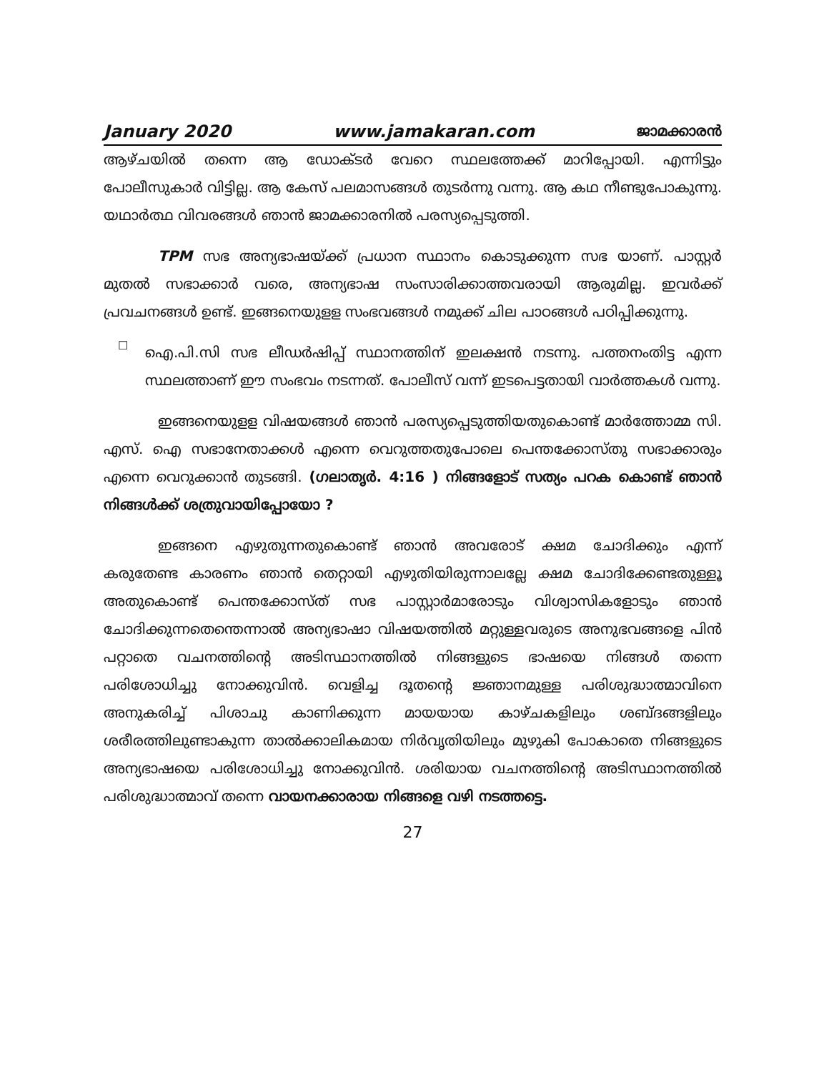January 2020 www.jamakaran.com ജാമക്കാരൻ
ആഴ്ചയിൽ തന്നെ ആ ഡോക്ടർ വേറെ സ്ഥലത്തേക്ക് മാറിപ്പോയി. എന്നിട്ടും പോലീസുകാർ വിട്ടില്ല. ആ കേസ് പലമാസങ്ങൾ തുടർന്നു വന്നു. ആ കഥ നീണ്ടുപോകുന്നു. യഥാർത്ഥ വിവരങ്ങൾ ഞാൻ ജാമക്കാരനിൽ പരസ്യപ്പെടുത്തി.
TPM സഭ അന്യഭാഷയ്ക്ക് പ്രധാന സ്ഥാനം കൊടുക്കുന്ന സഭ യാണ്. പാസ്റ്റർ മുതൽ സഭാക്കാർ വരെ, അന്യഭാഷ സംസാരിക്കാത്തവരായി ആരുമില്ല. ഇവർക്ക് പ്രവചനങ്ങൾ ഉണ്ട്. ഇങ്ങനെയുളള സംഭവങ്ങൾ നമുക്ക് ചില പാഠങ്ങൾ പഠിപ്പിക്കുന്നു.
☐
ഐ.പി.സി സഭ ലീഡർഷിപ്പ് സ്ഥാനത്തിന് ഇലക്ഷൻ നടന്നു. പത്തനംതിട്ട എന്ന സ്ഥലത്താണ് ഈ സംഭവം നടന്നത്. പോലീസ് വന്ന് ഇടപെട്ടതായി വാർത്തകൾ വന്നു.
ഇങ്ങനെയുളള വിഷയങ്ങൾ ഞാൻ പരസ്യപ്പെടുത്തിയതുകൊണ്ട് മാർത്തോമ്മ സി. എസ്. ഐ സഭാനേതാക്കൾ എന്നെ വെറുത്തതുപോലെ പെന്തക്കോസ്തു സഭാക്കാരും എന്നെ വെറുക്കാൻ തുടങ്ങി. (ഗലാതൃർ. 4:16 ) നിങ്ങളോട് സത്യം പറക കൊണ്ട് ഞാൻ നിങ്ങൾക്ക് ശത്രുവായിപ്പോയോ ?
ഇങ്ങനെ എഴുതുന്നതുകൊണ്ട് ഞാൻ അവരോട് ക്ഷമ ചോദിക്കും എന്ന് കരുതേണ്ട കാരണം ഞാൻ തെറ്റായി എഴുതിയിരുന്നാലല്ലേ ക്ഷമ ചോദിക്കേണ്ടതുള്ളൂ അതുകൊണ്ട് പെന്തക്കോസ്ത് സഭ പാസ്റ്റാർമാരോടും വിശ്വാസികളോടും ഞാൻ ചോദിക്കുന്നതെന്തെന്നാൽ അന്യഭാഷാ വിഷയത്തിൽ മറ്റുള്ളവരുടെ അനുഭവങ്ങളെ പിൻ പറ്റാതെ വചനത്തിന്റെ അടിസ്ഥാനത്തിൽ നിങ്ങളുടെ ഭാഷയെ നിങ്ങൾ തന്നെ പരിശോധിച്ചു നോക്കുവിൻ. വെളിച്ച ദൂതന്റെ ജ്ഞാനമുള്ള പരിശുദ്ധാത്മാവിനെ അനുകരിച്ച് പിശാചു കാണിക്കുന്ന മായയായ കാഴ്ചകളിലും ശബ്ദങ്ങളിലും ശരീരത്തിലുണ്ടാകുന്ന താൽക്കാലികമായ നിർവൃതിയിലും മുഴുകി പോകാതെ നിങ്ങളുടെ അന്യഭാഷയെ പരിശോധിച്ചു നോക്കുവിൻ. ശരിയായ വചനത്തിന്റെ അടിസ്ഥാനത്തിൽ പരിശുദ്ധാത്മാവ് തന്നെ വായനക്കാരായ നിങ്ങളെ വഴി നടത്തട്ടെ.
27